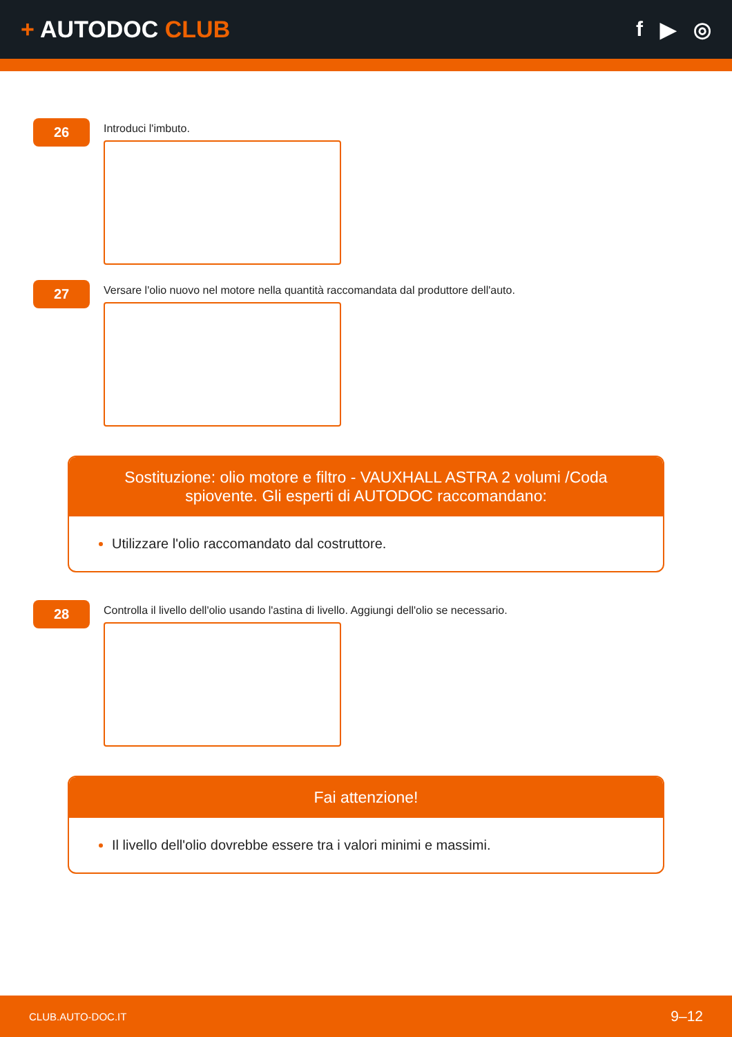+ AUTODOC CLUB f ▶ ◎
26
Introduci l'imbuto.
27
Versare l'olio nuovo nel motore nella quantità raccomandata dal produttore dell'auto.
Sostituzione: olio motore e filtro - VAUXHALL ASTRA 2 volumi /Coda spiovente. Gli esperti di AUTODOC raccomandano:
Utilizzare l'olio raccomandato dal costruttore.
28
Controlla il livello dell'olio usando l'astina di livello. Aggiungi dell'olio se necessario.
Fai attenzione!
Il livello dell'olio dovrebbe essere tra i valori minimi e massimi.
CLUB.AUTO-DOC.IT 9–12